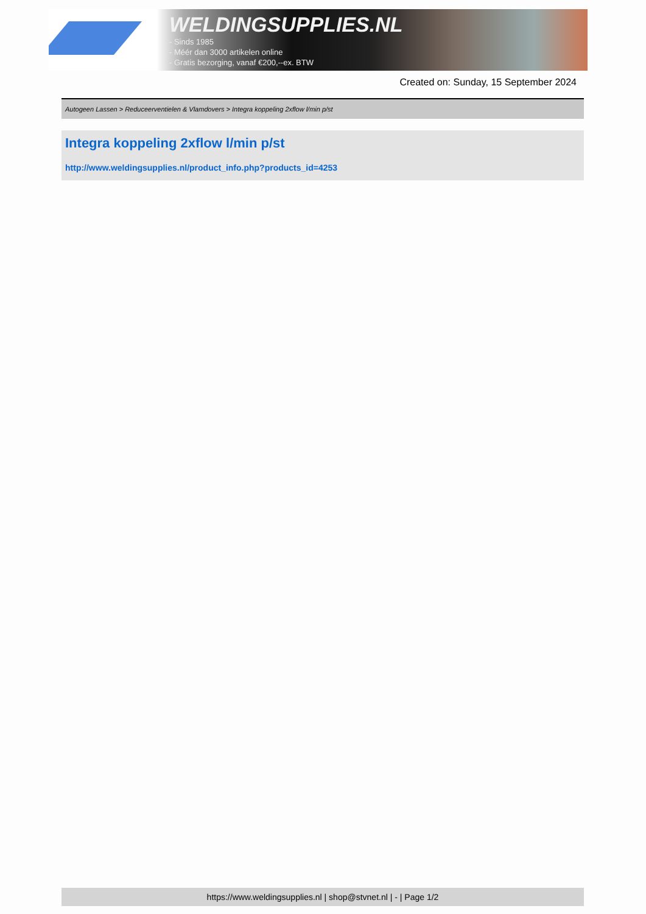WELDINGSUPPLIES.NL
- Sinds 1985
- Méér dan 3000 artikelen online
- Gratis bezorging, vanaf €200,--ex. BTW
Created on: Sunday, 15 September 2024
Autogeen Lassen > Reduceerventielen & Vlamdovers > Integra koppeling 2xflow l/min p/st
Integra koppeling 2xflow l/min p/st
http://www.weldingsupplies.nl/product_info.php?products_id=4253
https://www.weldingsupplies.nl | shop@stvnet.nl | - | Page 1/2